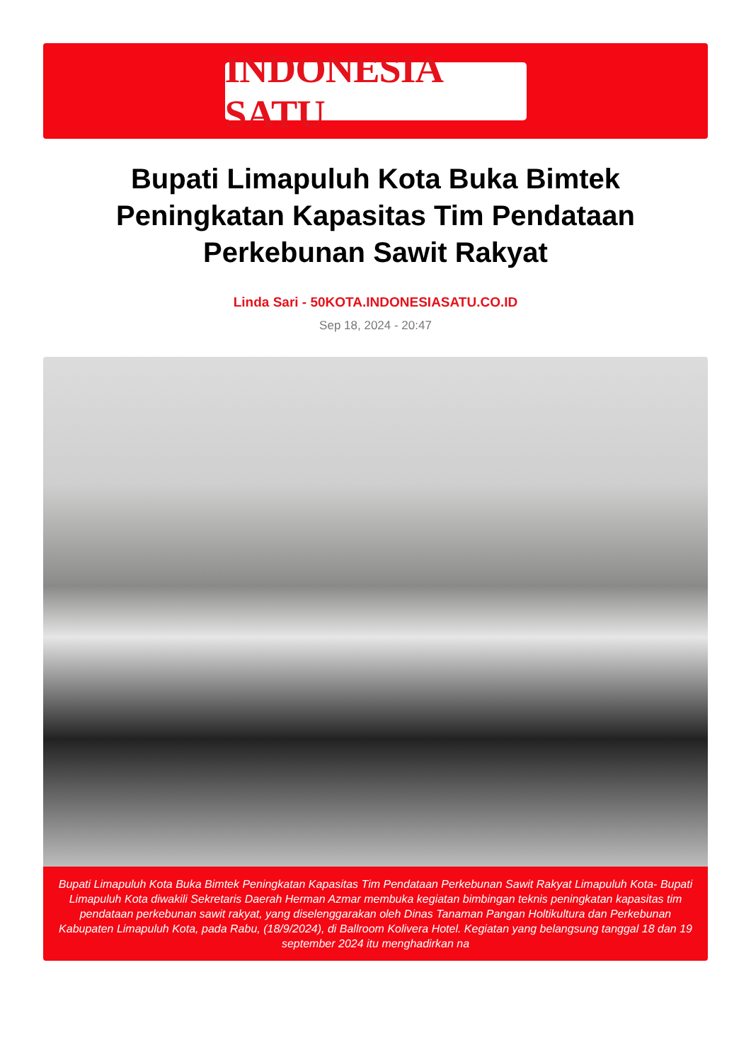INDONESIA SATU
Bupati Limapuluh Kota Buka Bimtek Peningkatan Kapasitas Tim Pendataan Perkebunan Sawit Rakyat
Linda Sari - 50KOTA.INDONESIASATU.CO.ID
Sep 18, 2024 - 20:47
Bupati Limapuluh Kota Buka Bimtek Peningkatan Kapasitas Tim Pendataan Perkebunan Sawit Rakyat Limapuluh Kota- Bupati Limapuluh Kota diwakili Sekretaris Daerah Herman Azmar membuka kegiatan bimbingan teknis peningkatan kapasitas tim pendataan perkebunan sawit rakyat, yang diselenggarakan oleh Dinas Tanaman Pangan Holtikultura dan Perkebunan Kabupaten Limapuluh Kota, pada Rabu, (18/9/2024), di Ballroom Kolivera Hotel. Kegiatan yang belangsung tanggal 18 dan 19 september 2024 itu menghadirkan na